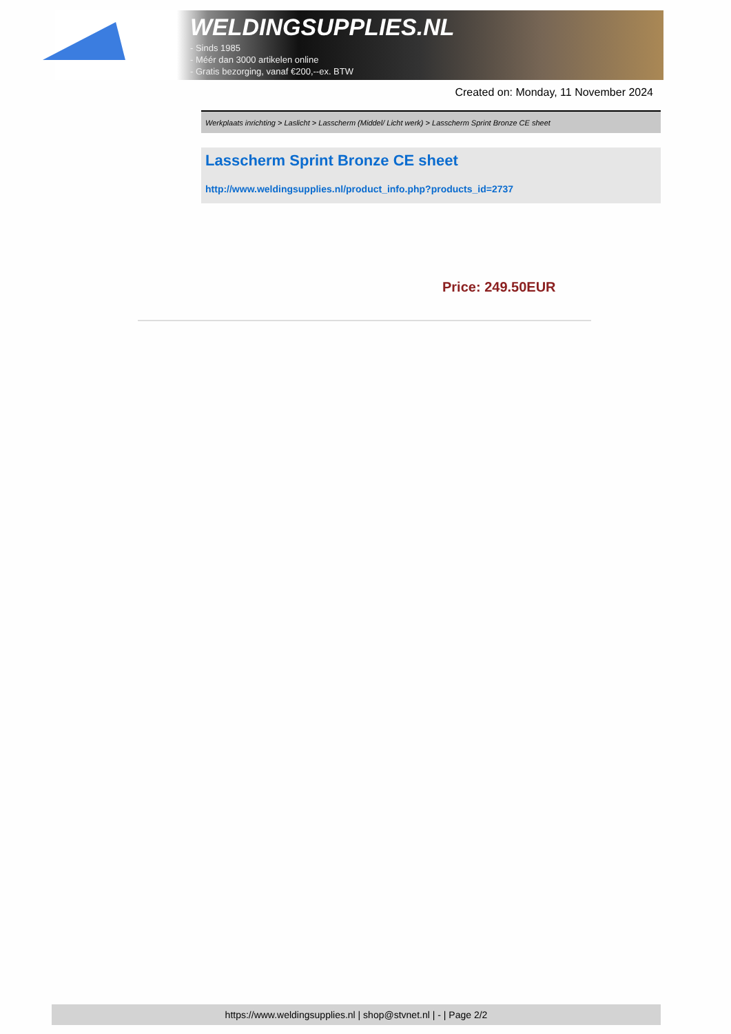WELDINGSUPPLIES.NL
- Sinds 1985
- Méér dan 3000 artikelen online
- Gratis bezorging, vanaf €200,--ex. BTW
Created on: Monday, 11 November 2024
Werkplaats inrichting > Laslicht > Lasscherm (Middel/ Licht werk) > Lasscherm Sprint Bronze CE sheet
Lasscherm Sprint Bronze CE sheet
http://www.weldingsupplies.nl/product_info.php?products_id=2737
Price: 249.50EUR
https://www.weldingsupplies.nl | shop@stvnet.nl | - | Page 2/2